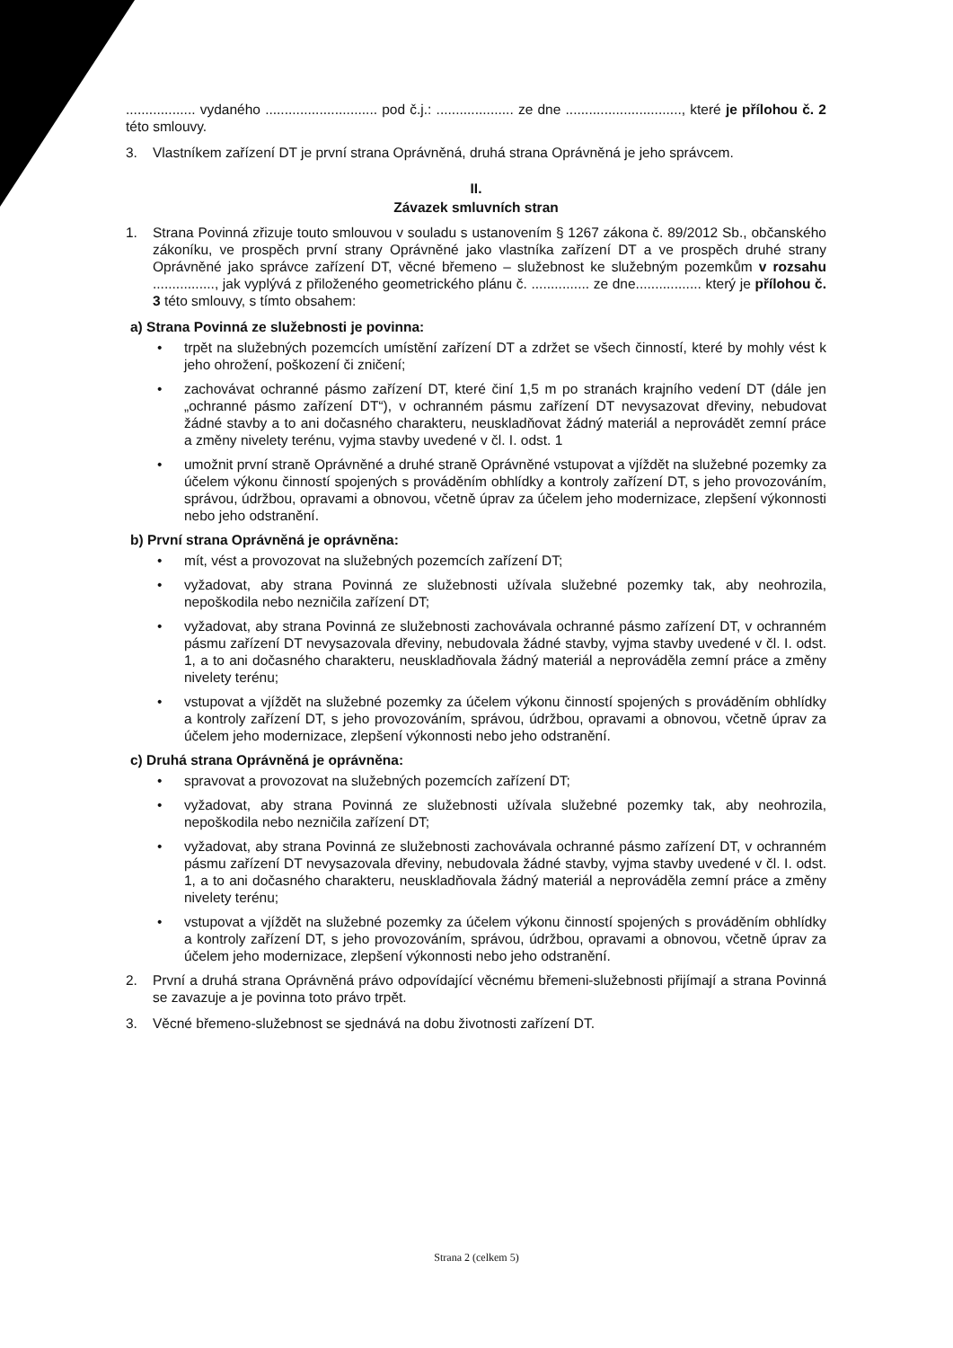.................. vydaného ............................. pod č.j.: .................... ze dne .............................., které je přílohou č. 2 této smlouvy.
3. Vlastníkem zařízení DT je první strana Oprávněná, druhá strana Oprávněná je jeho správcem.
II.
Závazek smluvních stran
1. Strana Povinná zřizuje touto smlouvou v souladu s ustanovením § 1267 zákona č. 89/2012 Sb., občanského zákoníku, ve prospěch první strany Oprávněné jako vlastníka zařízení DT a ve prospěch druhé strany Oprávněné jako správce zařízení DT, věcné břemeno – služebnost ke služebným pozemkům v rozsahu ................, jak vyplývá z přiloženého geometrického plánu č. ............... ze dne................. který je přílohou č. 3 této smlouvy, s tímto obsahem:
a) Strana Povinná ze služebnosti je povinna:
• trpět na služebných pozemcích umístění zařízení DT a zdržet se všech činností, které by mohly vést k jeho ohrožení, poškození či zničení;
• zachovávat ochranné pásmo zařízení DT, které činí 1,5 m po stranách krajního vedení DT (dále jen „ochranné pásmo zařízení DT“), v ochranném pásmu zařízení DT nevysazovat dřeviny, nebudovat žádné stavby a to ani dočasného charakteru, neuskladňovat žádný materiál a neprovádět zemní práce a změny nivelety terénu, vyjma stavby uvedené v čl. I. odst. 1
• umožnit první straně Oprávněné a druhé straně Oprávněné vstupovat a vjíždět na služebné pozemky za účelem výkonu činností spojených s prováděním obhlídky a kontroly zařízení DT, s jeho provozováním, správou, údržbou, opravami a obnovou, včetně úprav za účelem jeho modernizace, zlepšení výkonnosti nebo jeho odstranění.
b) První strana Oprávněná je oprávněna:
• mít, vést a provozovat na služebných pozemcích zařízení DT;
• vyžadovat, aby strana Povinná ze služebnosti užívala služebné pozemky tak, aby neohrozila, nepoškodila nebo nezničila zařízení DT;
• vyžadovat, aby strana Povinná ze služebnosti zachovávala ochranné pásmo zařízení DT, v ochranném pásmu zařízení DT nevysazovala dřeviny, nebudovala žádné stavby, vyjma stavby uvedené v čl. I. odst. 1, a to ani dočasného charakteru, neuskladňovala žádný materiál a neprováděla zemní práce a změny nivelety terénu;
• vstupovat a vjíždět na služebné pozemky za účelem výkonu činností spojených s prováděním obhlídky a kontroly zařízení DT, s jeho provozováním, správou, údržbou, opravami a obnovou, včetně úprav za účelem jeho modernizace, zlepšení výkonnosti nebo jeho odstranění.
c) Druhá strana Oprávněná je oprávněna:
• spravovat a provozovat na služebných pozemcích zařízení DT;
• vyžadovat, aby strana Povinná ze služebnosti užívala služebné pozemky tak, aby neohrozila, nepoškodila nebo nezničila zařízení DT;
• vyžadovat, aby strana Povinná ze služebnosti zachovávala ochranné pásmo zařízení DT, v ochranném pásmu zařízení DT nevysazovala dřeviny, nebudovala žádné stavby, vyjma stavby uvedené v čl. I. odst. 1, a to ani dočasného charakteru, neuskladňovala žádný materiál a neprováděla zemní práce a změny nivelety terénu;
• vstupovat a vjíždět na služebné pozemky za účelem výkonu činností spojených s prováděním obhlídky a kontroly zařízení DT, s jeho provozováním, správou, údržbou, opravami a obnovou, včetně úprav za účelem jeho modernizace, zlepšení výkonnosti nebo jeho odstranění.
2. První a druhá strana Oprávněná právo odpovídající věcnému břemeni-služebnosti přijímají a strana Povinná se zavazuje a je povinna toto právo trpět.
3. Věcné břemeno-služebnost se sjednává na dobu životnosti zařízení DT.
Strana 2 (celkem 5)